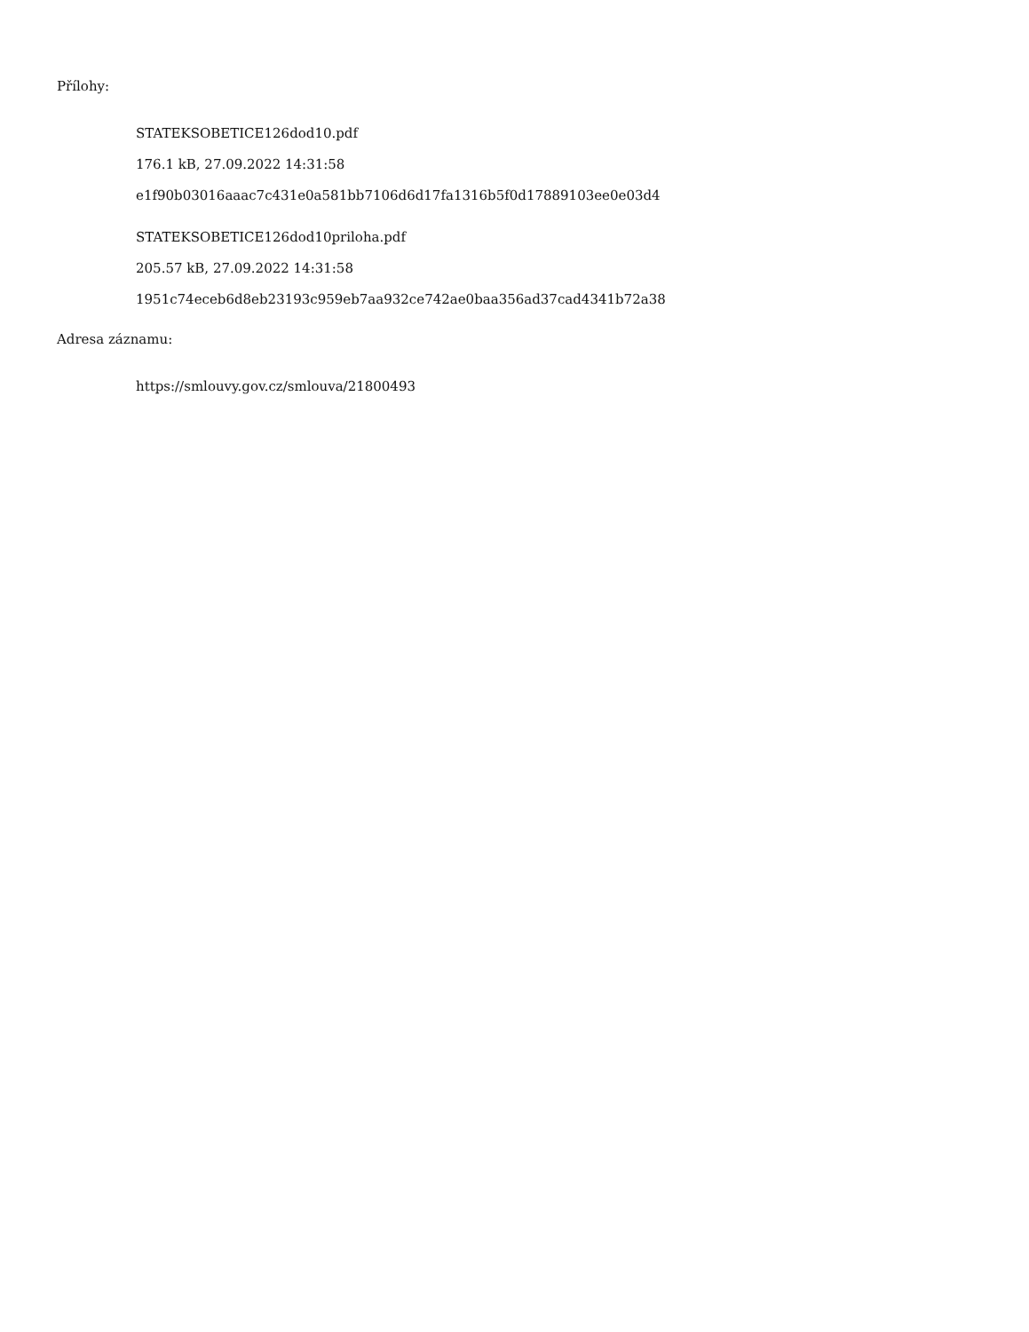Přílohy:
STATEKSOBETICE126dod10.pdf
176.1 kB, 27.09.2022 14:31:58
e1f90b03016aaac7c431e0a581bb7106d6d17fa1316b5f0d17889103ee0e03d4
STATEKSOBETICE126dod10priloha.pdf
205.57 kB, 27.09.2022 14:31:58
1951c74eceb6d8eb23193c959eb7aa932ce742ae0baa356ad37cad4341b72a38
Adresa záznamu:
https://smlouvy.gov.cz/smlouva/21800493